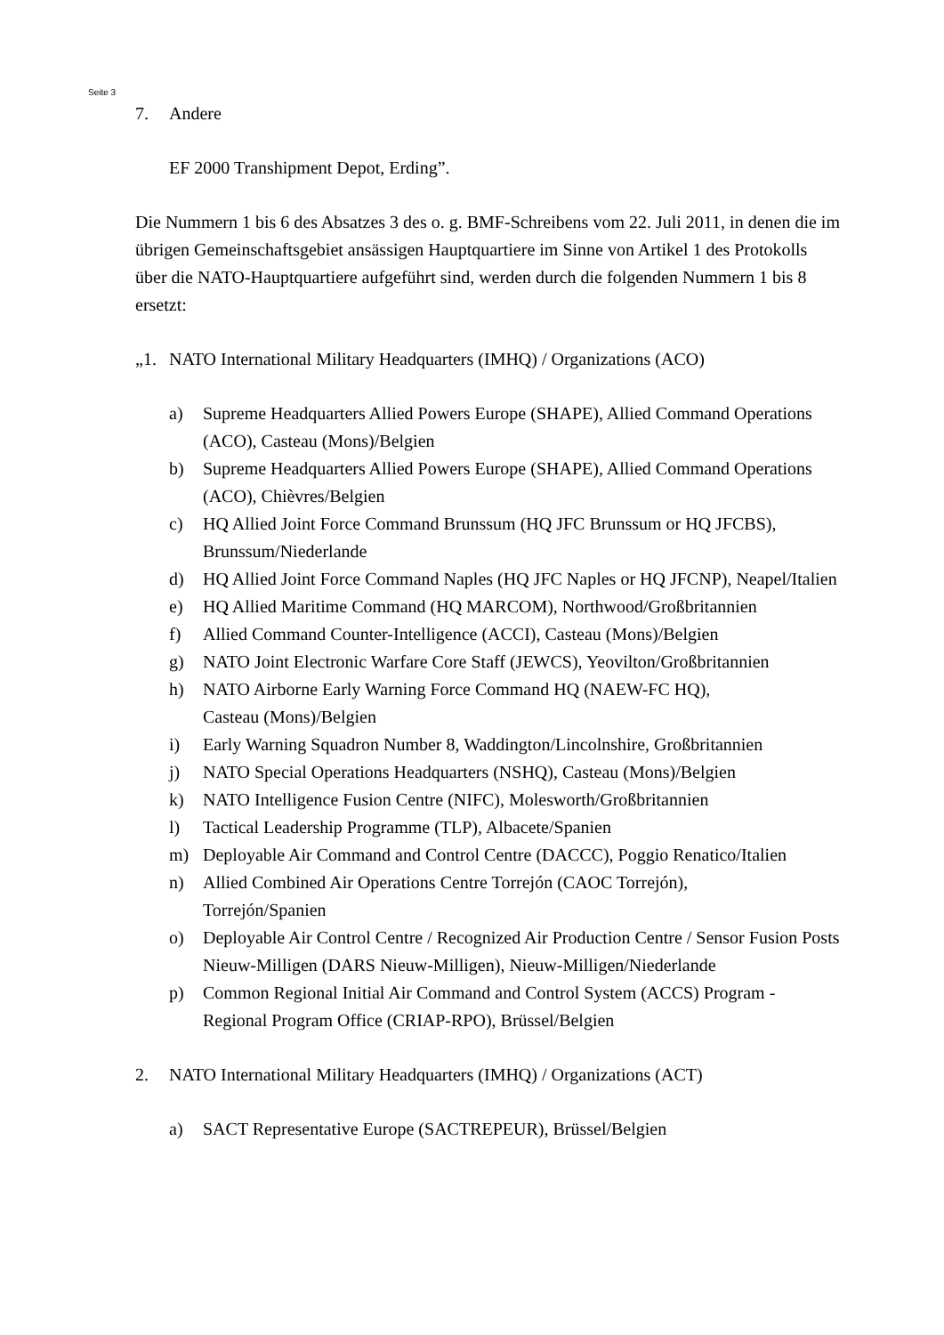Seite 3
7. Andere
EF 2000 Transhipment Depot, Erding”.
Die Nummern 1 bis 6 des Absatzes 3 des o. g. BMF-Schreibens vom 22. Juli 2011, in denen die im übrigen Gemeinschaftsgebiet ansässigen Hauptquartiere im Sinne von Artikel 1 des Protokolls über die NATO-Hauptquartiere aufgeführt sind, werden durch die folgenden Nummern 1 bis 8 ersetzt:
„1. NATO International Military Headquarters (IMHQ) / Organizations (ACO)
a) Supreme Headquarters Allied Powers Europe (SHAPE), Allied Command Operations (ACO), Casteau (Mons)/Belgien
b) Supreme Headquarters Allied Powers Europe (SHAPE), Allied Command Operations (ACO), Chièvres/Belgien
c) HQ Allied Joint Force Command Brunssum (HQ JFC Brunssum or HQ JFCBS), Brunssum/Niederlande
d) HQ Allied Joint Force Command Naples (HQ JFC Naples or HQ JFCNP), Neapel/Italien
e) HQ Allied Maritime Command (HQ MARCOM), Northwood/Großbritannien
f) Allied Command Counter-Intelligence (ACCI), Casteau (Mons)/Belgien
g) NATO Joint Electronic Warfare Core Staff (JEWCS), Yeovilton/Großbritannien
h) NATO Airborne Early Warning Force Command HQ (NAEW-FC HQ),
Casteau (Mons)/Belgien
i) Early Warning Squadron Number 8, Waddington/Lincolnshire, Großbritannien
j) NATO Special Operations Headquarters (NSHQ), Casteau (Mons)/Belgien
k) NATO Intelligence Fusion Centre (NIFC), Molesworth/Großbritannien
l) Tactical Leadership Programme (TLP), Albacete/Spanien
m) Deployable Air Command and Control Centre (DACCC), Poggio Renatico/Italien
n) Allied Combined Air Operations Centre Torrejón (CAOC Torrejón),
Torrejón/Spanien
o) Deployable Air Control Centre / Recognized Air Production Centre / Sensor Fusion Posts Nieuw-Milligen (DARS Nieuw-Milligen), Nieuw-Milligen/Niederlande
p) Common Regional Initial Air Command and Control System (ACCS) Program - Regional Program Office (CRIAP-RPO), Brüssel/Belgien
2. NATO International Military Headquarters (IMHQ) / Organizations (ACT)
a) SACT Representative Europe (SACTREPEUR), Brüssel/Belgien